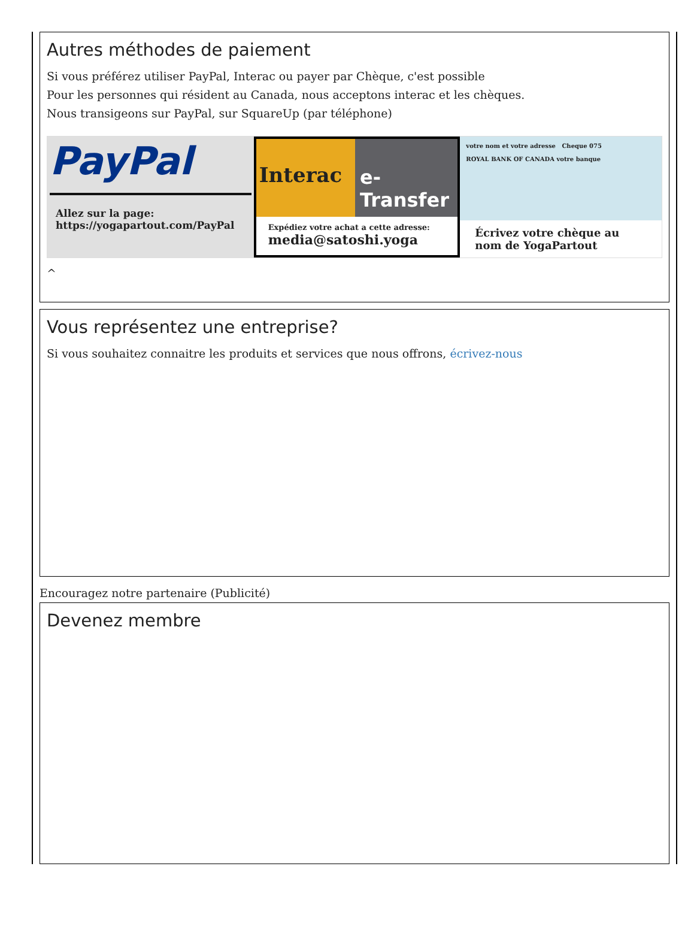Autres méthodes de paiement
Si vous préférez utiliser PayPal, Interac ou payer par Chèque, c'est possible
Pour les personnes qui résident au Canada, nous acceptons interac et les chèques.
Nous transigeons sur PayPal, sur SquareUp (par téléphone)
PayPal
Allez sur la page:
https://yogapartout.com/PayPal
Interac
e-Transfer
Expédiez votre achat a cette adresse:
media@satoshi.yoga
votre nom et votre adresse Cheque 075
ROYAL BANK OF CANADA votre banque
Écrivez votre chèque au nom de YogaPartout
^
Vous représentez une entreprise?
Si vous souhaitez connaitre les produits et services que nous offrons, écrivez-nous
Encouragez notre partenaire (Publicité)
Devenez membre